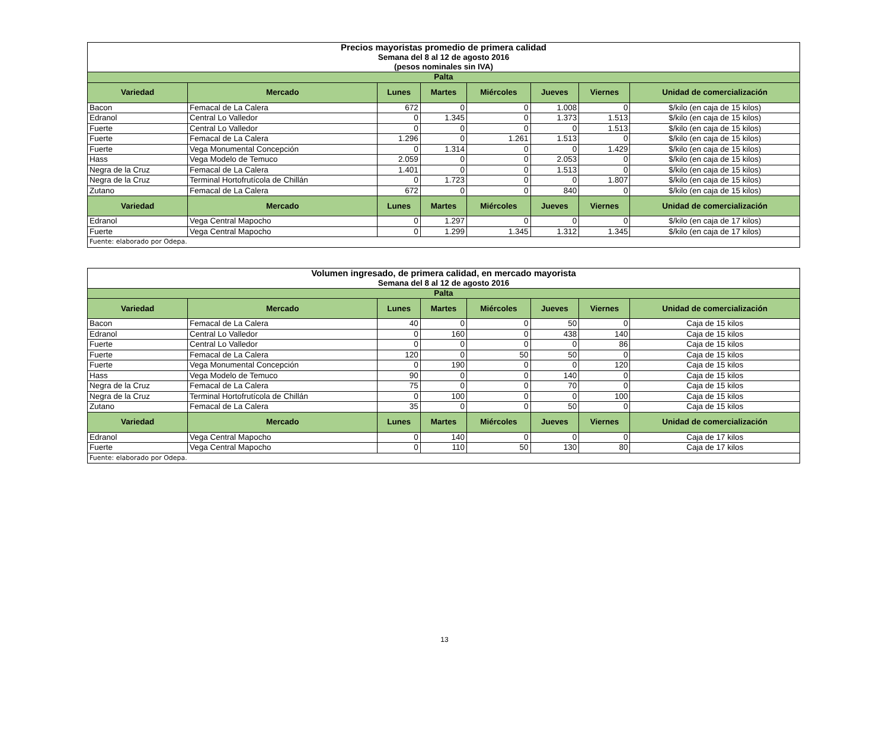| Precios mayoristas promedio de primera calidad Semana del 8 al 12 de agosto 2016 (pesos nominales sin IVA) | | | | | | | |
| Palta | | | | | | | |
| Variedad | Mercado | Lunes | Martes | Miércoles | Jueves | Viernes | Unidad de comercialización |
| Bacon | Femacal de La Calera | 672 | 0 | 0 | 1.008 | 0 | $/kilo (en caja de 15 kilos) |
| Edranol | Central Lo Valledor | 0 | 1.345 | 0 | 1.373 | 1.513 | $/kilo (en caja de 15 kilos) |
| Fuerte | Central Lo Valledor | 0 | 0 | 0 | 0 | 1.513 | $/kilo (en caja de 15 kilos) |
| Fuerte | Femacal de La Calera | 1.296 | 0 | 1.261 | 1.513 | 0 | $/kilo (en caja de 15 kilos) |
| Fuerte | Vega Monumental Concepción | 0 | 1.314 | 0 | 0 | 1.429 | $/kilo (en caja de 15 kilos) |
| Hass | Vega Modelo de Temuco | 2.059 | 0 | 0 | 2.053 | 0 | $/kilo (en caja de 15 kilos) |
| Negra de la Cruz | Femacal de La Calera | 1.401 | 0 | 0 | 1.513 | 0 | $/kilo (en caja de 15 kilos) |
| Negra de la Cruz | Terminal Hortofrutícola de Chillán | 0 | 1.723 | 0 | 0 | 1.807 | $/kilo (en caja de 15 kilos) |
| Zutano | Femacal de La Calera | 672 | 0 | 0 | 840 | 0 | $/kilo (en caja de 15 kilos) |
| Variedad | Mercado | Lunes | Martes | Miércoles | Jueves | Viernes | Unidad de comercialización |
| Edranol | Vega Central Mapocho | 0 | 1.297 | 0 | 0 | 0 | $/kilo (en caja de 17 kilos) |
| Fuerte | Vega Central Mapocho | 0 | 1.299 | 1.345 | 1.312 | 1.345 | $/kilo (en caja de 17 kilos) |
| Fuente: elaborado por Odepa. | | | | | | | |
| Volumen ingresado, de primera calidad, en mercado mayorista Semana del 8 al 12 de agosto 2016 | | | | | | | |
| Palta | | | | | | | |
| Variedad | Mercado | Lunes | Martes | Miércoles | Jueves | Viernes | Unidad de comercialización |
| Bacon | Femacal de La Calera | 40 | 0 | 0 | 50 | 0 | Caja de 15 kilos |
| Edranol | Central Lo Valledor | 0 | 160 | 0 | 438 | 140 | Caja de 15 kilos |
| Fuerte | Central Lo Valledor | 0 | 0 | 0 | 0 | 86 | Caja de 15 kilos |
| Fuerte | Femacal de La Calera | 120 | 0 | 50 | 50 | 0 | Caja de 15 kilos |
| Fuerte | Vega Monumental Concepción | 0 | 190 | 0 | 0 | 120 | Caja de 15 kilos |
| Hass | Vega Modelo de Temuco | 90 | 0 | 0 | 140 | 0 | Caja de 15 kilos |
| Negra de la Cruz | Femacal de La Calera | 75 | 0 | 0 | 70 | 0 | Caja de 15 kilos |
| Negra de la Cruz | Terminal Hortofrutícola de Chillán | 0 | 100 | 0 | 0 | 100 | Caja de 15 kilos |
| Zutano | Femacal de La Calera | 35 | 0 | 0 | 50 | 0 | Caja de 15 kilos |
| Variedad | Mercado | Lunes | Martes | Miércoles | Jueves | Viernes | Unidad de comercialización |
| Edranol | Vega Central Mapocho | 0 | 140 | 0 | 0 | 0 | Caja de 17 kilos |
| Fuerte | Vega Central Mapocho | 0 | 110 | 50 | 130 | 80 | Caja de 17 kilos |
| Fuente: elaborado por Odepa. | | | | | | | |
13